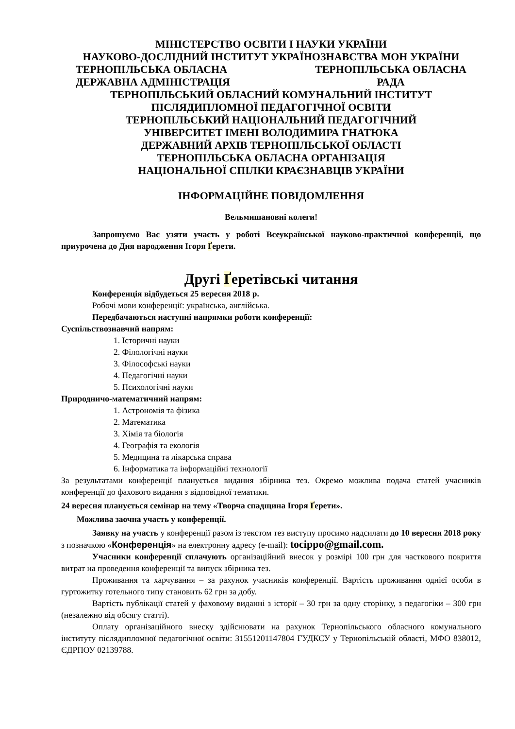МІНІСТЕРСТВО ОСВІТИ І НАУКИ УКРАЇНИ
НАУКОВО-ДОСЛІДНИЙ ІНСТИТУТ УКРАЇНОЗНАВСТВА МОН УКРАЇНИ
ТЕРНОПІЛЬСЬКА ОБЛАСНА
ДЕРЖАВНА АДМІНІСТРАЦІЯ ТЕРНОПІЛЬСЬКА ОБЛАСНА
РАДА
ТЕРНОПІЛЬСЬКИЙ ОБЛАСНИЙ КОМУНАЛЬНИЙ ІНСТИТУТ
ПІСЛЯДИПЛОМНОЇ ПЕДАГОГІЧНОЇ ОСВІТИ
ТЕРНОПІЛЬСЬКИЙ НАЦІОНАЛЬНИЙ ПЕДАГОГІЧНИЙ
УНІВЕРСИТЕТ ІМЕНІ ВОЛОДИМИРА ГНАТЮКА
ДЕРЖАВНИЙ АРХІВ ТЕРНОПІЛЬСЬКОЇ ОБЛАСТІ
ТЕРНОПІЛЬСЬКА ОБЛАСНА ОРГАНІЗАЦІЯ
НАЦІОНАЛЬНОЇ СПІЛКИ КРАЄЗНАВЦІВ УКРАЇНИ
ІНФОРМАЦІЙНЕ ПОВІДОМЛЕННЯ
Вельмишановні колеги!
Запрошуємо Вас узяти участь у роботі Всеукраїнської науково-практичної конференції, що приурочена до Дня народження Ігоря Ґерети.
Другі Ґеретівські читання
Конференція відбудеться 25 вересня 2018 р.
Робочі мови конференції: українська, англійська.
Передбачаються наступні напрямки роботи конференції:
Суспільствознавчий напрям:
1. Історичні науки
2. Філологічні науки
3. Філософські науки
4. Педагогічні науки
5. Психологічні науки
Природничо-математичний напрям:
1. Астрономія та фізика
2. Математика
3. Хімія та біологія
4. Географія та екологія
5. Медицина та лікарська справа
6. Інформатика та інформаційні технології
За результатами конференції планується видання збірника тез. Окремо можлива подача статей учасників конференції до фахового видання з відповідної тематики.
24 вересня планується семінар на тему «Творча спадщина Ігоря Ґерети».
Можлива заочна участь у конференції.
Заявку на участь у конференції разом із текстом тез виступу просимо надсилати до 10 вересня 2018 року з позначкою «Конференція» на електронну адресу (e-mail): tocippo@gmail.com.
Учасники конференції сплачують організаційний внесок у розмірі 100 грн для часткового покриття витрат на проведення конференції та випуск збірника тез.
Проживання та харчування – за рахунок учасників конференції. Вартість проживання однієї особи в гуртожитку готельного типу становить 62 грн за добу.
Вартість публікації статей у фаховому виданні з історії – 30 грн за одну сторінку, з педагогіки – 300 грн (незалежно від обсягу статті).
Оплату організаційного внеску здійснювати на рахунок Тернопільського обласного комунального інституту післядипломної педагогічної освіти: 31551201147804 ГУДКСУ у Тернопільській області, МФО 838012, ЄДРПОУ 02139788.